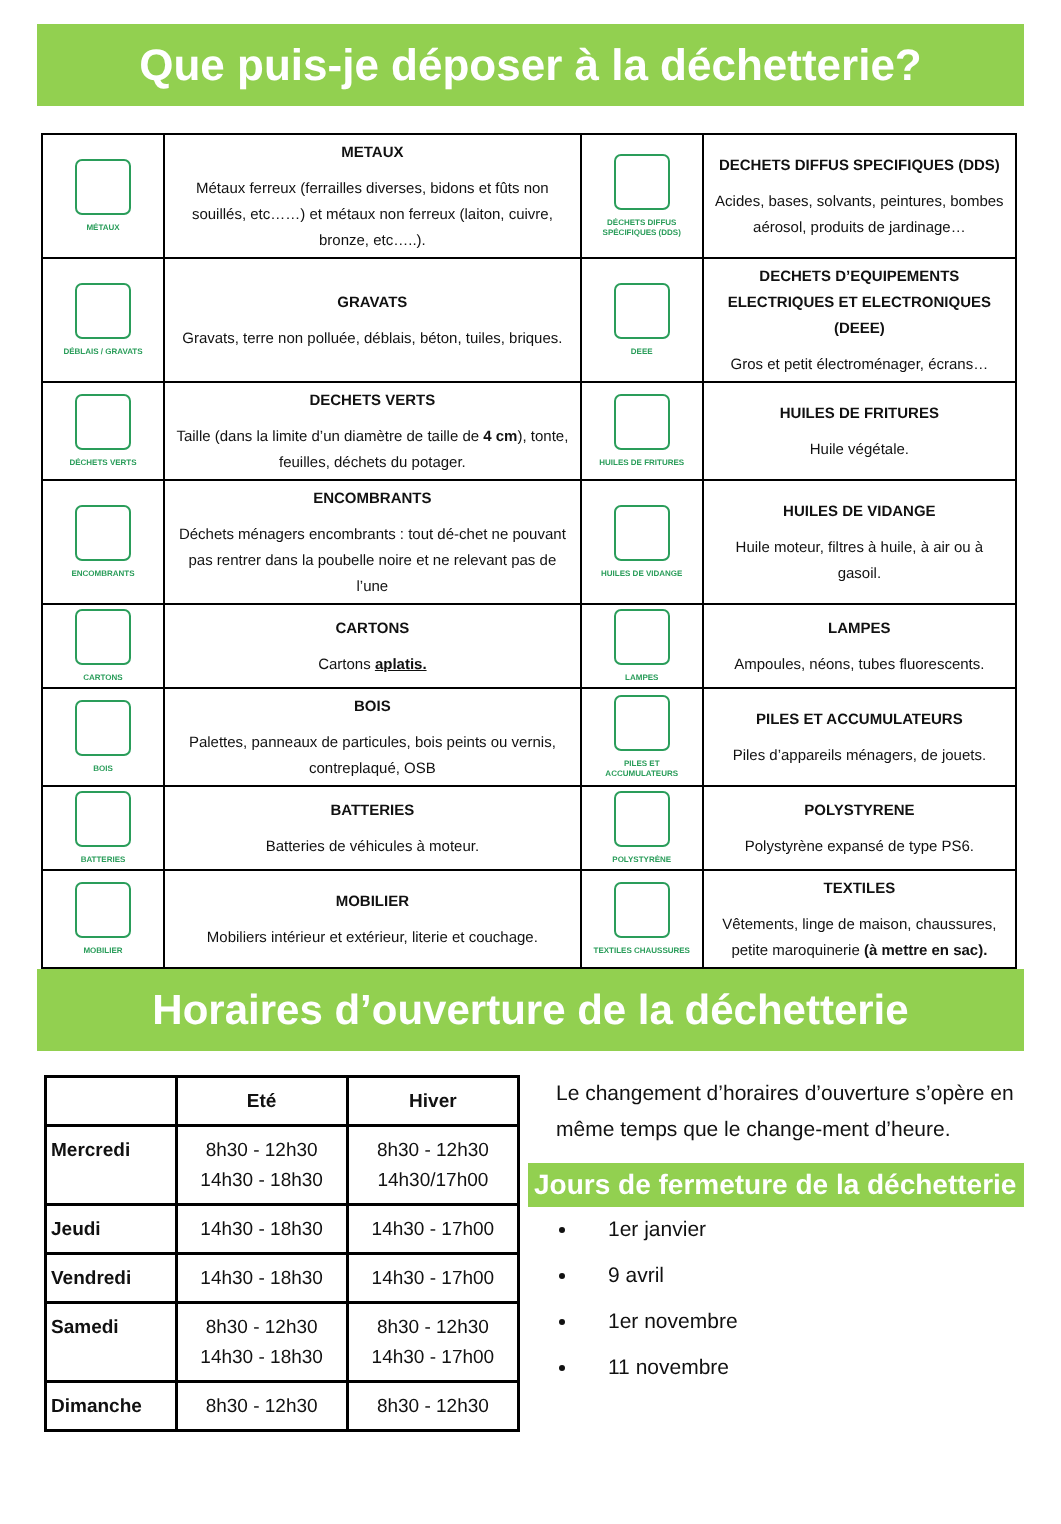Que puis-je déposer à la déchetterie?
| MÉTAUX | METAUX Métaux ferreux (ferrailles diverses, bidons et fûts non souillés, etc……) et métaux non ferreux (laiton, cuivre, bronze, etc…..). | DÉCHETS DIFFUS SPÉCIFIQUES (DDS) | DECHETS DIFFUS SPECIFIQUES (DDS) Acides, bases, solvants, peintures, bombes aérosol, produits de jardinage… |
| DÉBLAIS / GRAVATS | GRAVATS Gravats, terre non polluée, déblais, béton, tuiles, briques. | DEEE | DECHETS D’EQUIPEMENTS ELECTRIQUES ET ELECTRONIQUES (DEEE) Gros et petit électroménager, écrans… |
| DÉCHETS VERTS | DECHETS VERTS Taille (dans la limite d’un diamètre de taille de 4 cm ), tonte, feuilles, déchets du potager. | HUILES DE FRITURES | HUILES DE FRITURES Huile végétale. |
| ENCOMBRANTS | ENCOMBRANTS Déchets ménagers encombrants : tout dé-chet ne pouvant pas rentrer dans la poubelle noire et ne relevant pas de l’une | HUILES DE VIDANGE | HUILES DE VIDANGE Huile moteur, filtres à huile, à air ou à gasoil. |
| CARTONS | CARTONS Cartons aplatis. | LAMPES | LAMPES Ampoules, néons, tubes fluorescents. |
| BOIS | BOIS Palettes, panneaux de particules, bois peints ou vernis, contreplaqué, OSB | PILES ET ACCUMULATEURS | PILES ET ACCUMULATEURS Piles d’appareils ménagers, de jouets. |
| BATTERIES | BATTERIES Batteries de véhicules à moteur. | POLYSTYRÈNE | POLYSTYRENE Polystyrène expansé de type PS6. |
| MOBILIER | MOBILIER Mobiliers intérieur et extérieur, literie et couchage. | TEXTILES CHAUSSURES | TEXTILES Vêtements, linge de maison, chaussures, petite maroquinerie (à mettre en sac). |
Horaires d’ouverture de la déchetterie
| | Eté | Hiver |
| --- | --- | --- |
| Mercredi | 8h30 - 12h30 14h30 - 18h30 | 8h30 - 12h30 14h30/17h00 |
| Jeudi | 14h30 - 18h30 | 14h30 - 17h00 |
| Vendredi | 14h30 - 18h30 | 14h30 - 17h00 |
| Samedi | 8h30 - 12h30 14h30 - 18h30 | 8h30 - 12h30 14h30 - 17h00 |
| Dimanche | 8h30 - 12h30 | 8h30 - 12h30 |
Le changement d’horaires d’ouverture s’opère en même temps que le change-ment d’heure.
Jours de fermeture de la déchetterie
1er janvier
9 avril
1er novembre
11 novembre